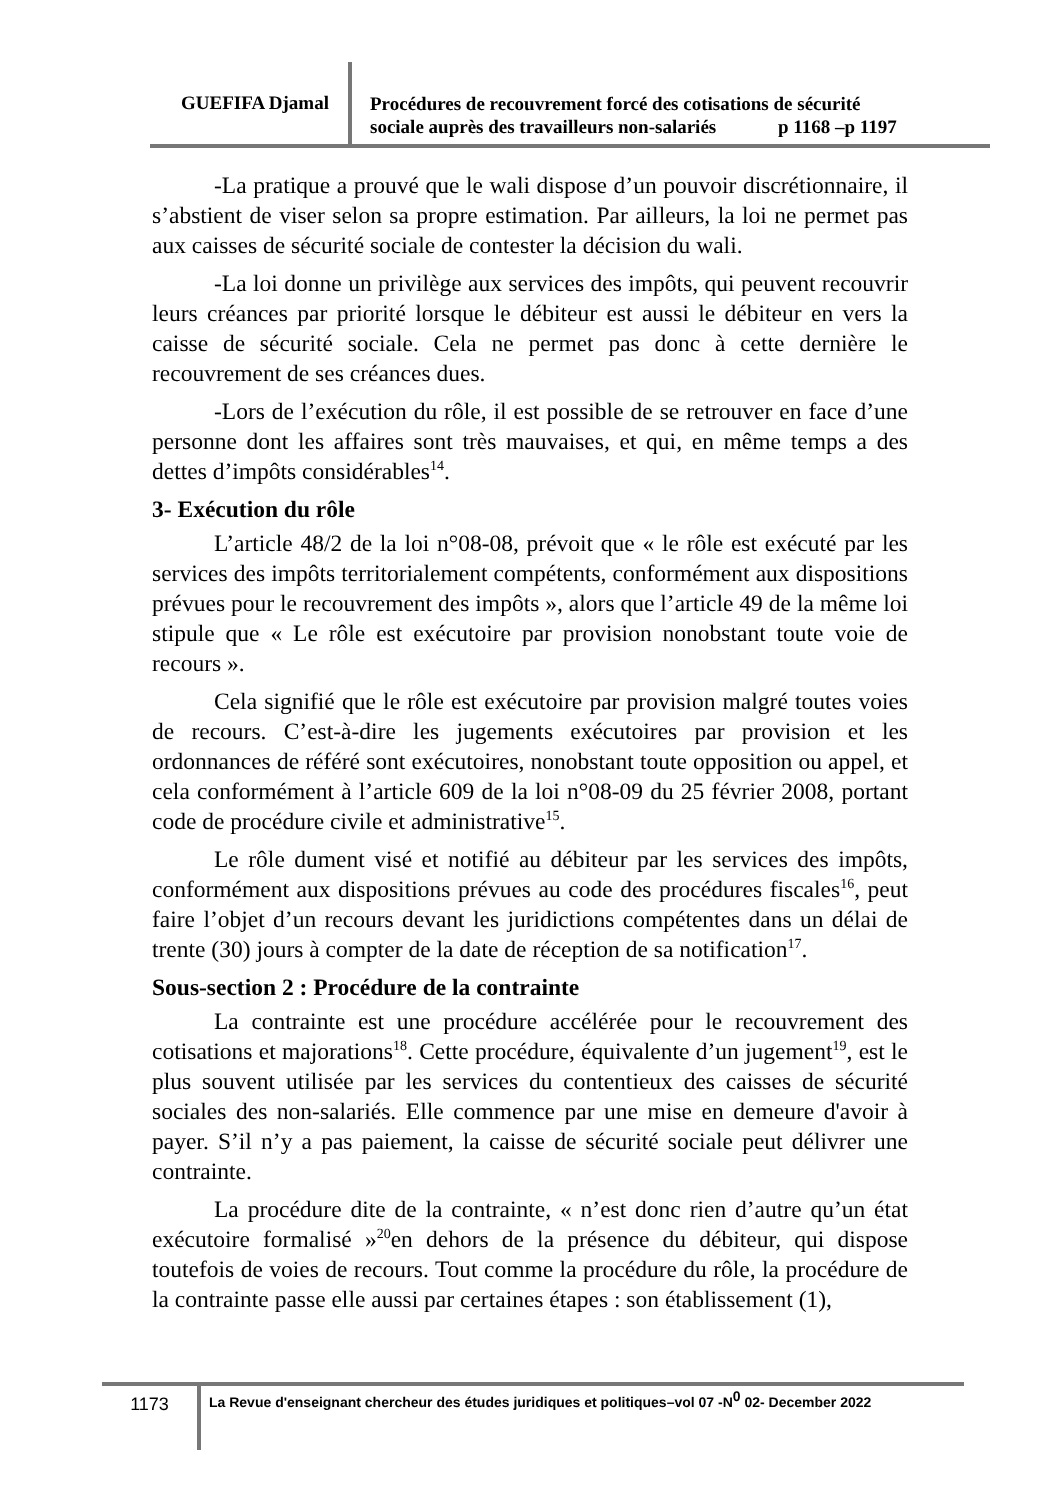GUEFIFA Djamal
Procédures de recouvrement forcé des cotisations de sécurité
sociale auprès des travailleurs non-salariés p 1168 –p 1197
-La pratique a prouvé que le wali dispose d’un pouvoir discrétionnaire, il s’abstient de viser selon sa propre estimation. Par ailleurs, la loi ne permet pas aux caisses de sécurité sociale de contester la décision du wali.
-La loi donne un privilège aux services des impôts, qui peuvent recouvrir leurs créances par priorité lorsque le débiteur est aussi le débiteur en vers la caisse de sécurité sociale. Cela ne permet pas donc à cette dernière le recouvrement de ses créances dues.
-Lors de l’exécution du rôle, il est possible de se retrouver en face d’une personne dont les affaires sont très mauvaises, et qui, en même temps a des dettes d’impôts considérables<sup>14</sup>.
3- Exécution du rôle
L’article 48/2 de la loi n°08-08, prévoit que « le rôle est exécuté par les services des impôts territorialement compétents, conformément aux dispositions prévues pour le recouvrement des impôts », alors que l’article 49 de la même loi stipule que « Le rôle est exécutoire par provision nonobstant toute voie de recours ».
Cela signifié que le rôle est exécutoire par provision malgré toutes voies de recours. C’est-à-dire les jugements exécutoires par provision et les ordonnances de référé sont exécutoires, nonobstant toute opposition ou appel, et cela conformément à l’article 609 de la loi n°08-09 du 25 février 2008, portant code de procédure civile et administrative<sup>15</sup>.
Le rôle dument visé et notifié au débiteur par les services des impôts, conformément aux dispositions prévues au code des procédures fiscales<sup>16</sup>, peut faire l’objet d’un recours devant les juridictions compétentes dans un délai de trente (30) jours à compter de la date de réception de sa notification<sup>17</sup>.
Sous-section 2 : Procédure de la contrainte
La contrainte est une procédure accélérée pour le recouvrement des cotisations et majorations<sup>18</sup>. Cette procédure, équivalente d’un jugement<sup>19</sup>, est le plus souvent utilisée par les services du contentieux des caisses de sécurité sociales des non-salariés. Elle commence par une mise en demeure d'avoir à payer. S’il n’y a pas paiement, la caisse de sécurité sociale peut délivrer une contrainte.
La procédure dite de la contrainte, « n’est donc rien d’autre qu’un état exécutoire formalisé »<sup>20</sup>en dehors de la présence du débiteur, qui dispose toutefois de voies de recours. Tout comme la procédure du rôle, la procédure de la contrainte passe elle aussi par certaines étapes : son établissement (1),
1173
La Revue d'enseignant chercheur des études juridiques et politiques–vol 07 -N<sup>0</sup> 02- December 2022